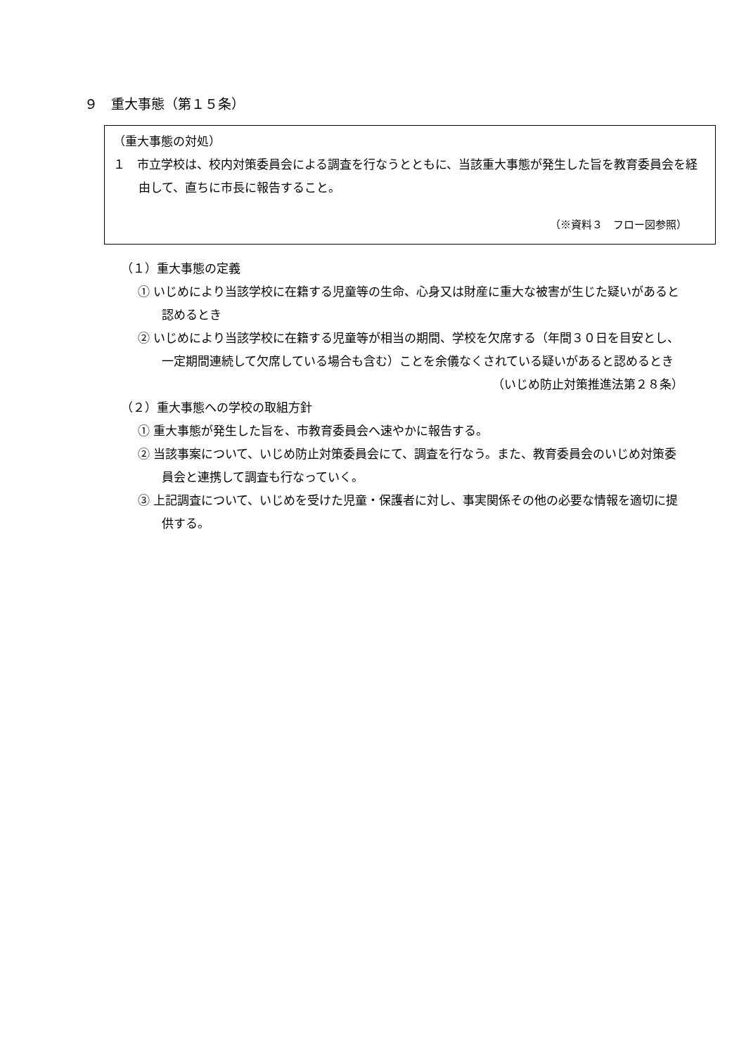９　重大事態（第１５条）
（重大事態の対処）
１　市立学校は、校内対策委員会による調査を行なうとともに、当該重大事態が発生した旨を教育委員会を経由して、直ちに市長に報告すること。
（※資料３　フロー図参照）
（１）重大事態の定義
① いじめにより当該学校に在籍する児童等の生命、心身又は財産に重大な被害が生じた疑いがあると認めるとき
② いじめにより当該学校に在籍する児童等が相当の期間、学校を欠席する（年間３０日を目安とし、一定期間連続して欠席している場合も含む）ことを余儀なくされている疑いがあると認めるとき
（いじめ防止対策推進法第２８条）
（２）重大事態への学校の取組方針
① 重大事態が発生した旨を、市教育委員会へ速やかに報告する。
② 当該事案について、いじめ防止対策委員会にて、調査を行なう。また、教育委員会のいじめ対策委員会と連携して調査も行なっていく。
③ 上記調査について、いじめを受けた児童・保護者に対し、事実関係その他の必要な情報を適切に提供する。